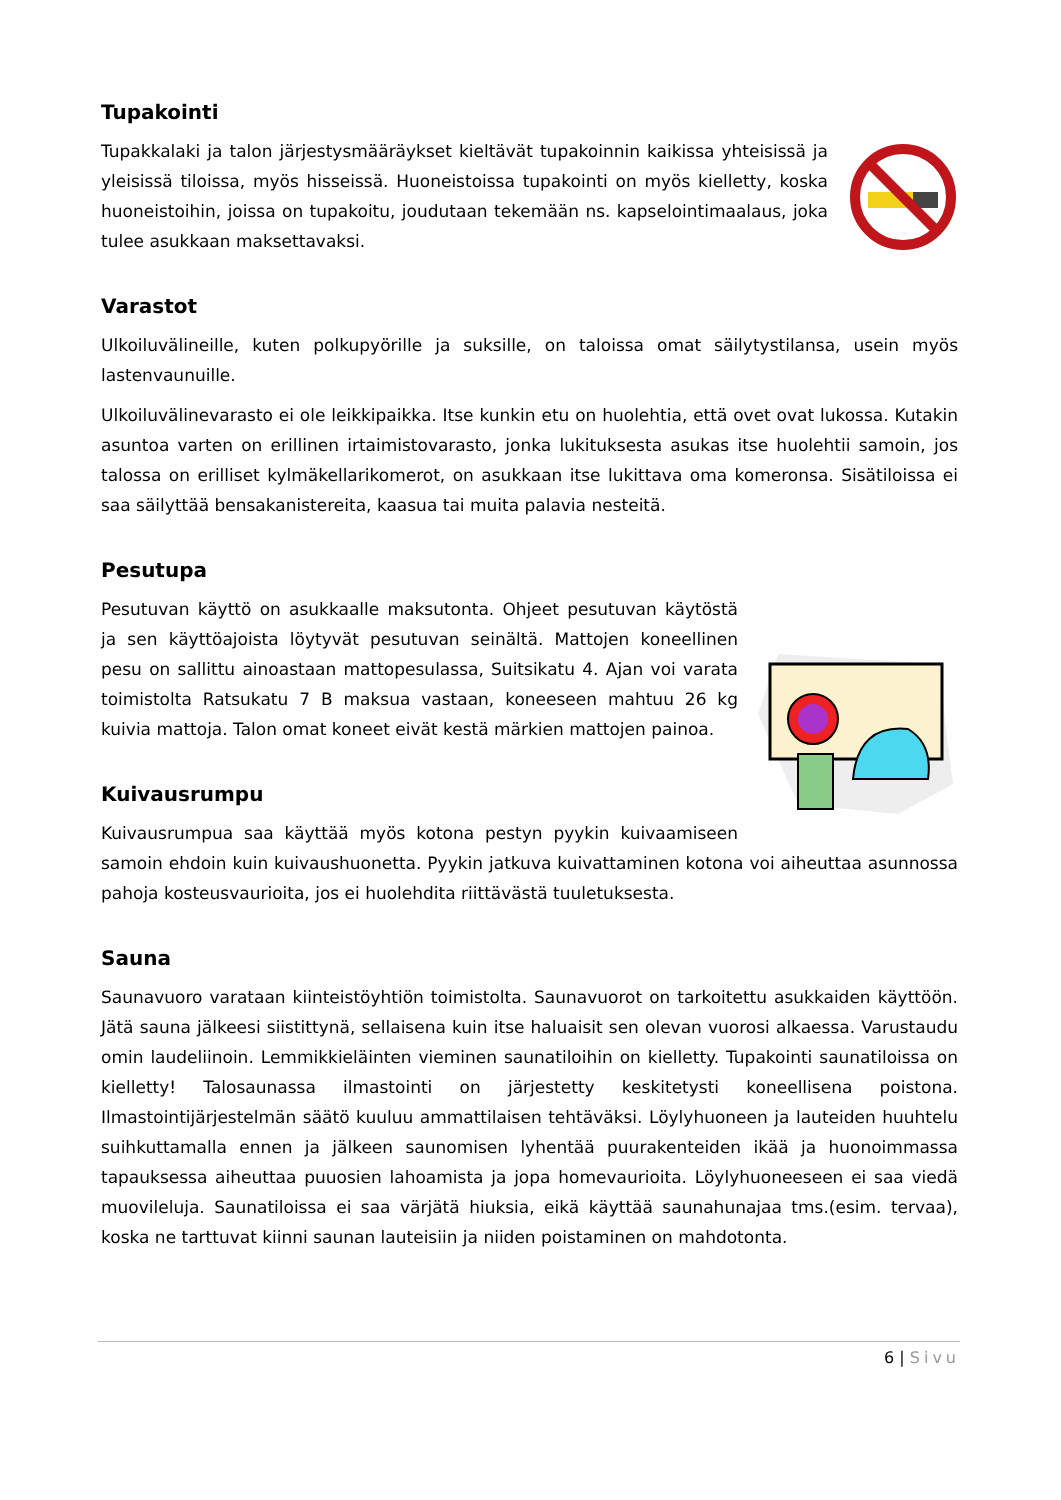Tupakointi
Tupakkalaki ja talon järjestysmääräykset kieltävät tupakoinnin kaikissa yhteisissä ja yleisissä tiloissa, myös hisseissä. Huoneistoissa tupakointi on myös kielletty, koska huoneistoihin, joissa on tupakoitu, joudutaan tekemään ns. kapselointimaalaus, joka tulee asukkaan maksettavaksi.
Varastot
Ulkoiluvälineille, kuten polkupyörille ja suksille, on taloissa omat säilytystilansa, usein myös lastenvaunuille.
Ulkoiluvälinevarasto ei ole leikkipaikka. Itse kunkin etu on huolehtia, että ovet ovat lukossa. Kutakin asuntoa varten on erillinen irtaimistovarasto, jonka lukituksesta asukas itse huolehtii samoin, jos talossa on erilliset kylmäkellarikomerot, on asukkaan itse lukittava oma komeronsa. Sisätiloissa ei saa säilyttää bensakanistereita, kaasua tai muita palavia nesteitä.
Pesutupa
Pesutuvan käyttö on asukkaalle maksutonta. Ohjeet pesutuvan käytöstä ja sen käyttöajoista löytyvät pesutuvan seinältä. Mattojen koneellinen pesu on sallittu ainoastaan mattopesulassa, Suitsikatu 4. Ajan voi varata toimistolta Ratsukatu 7 B maksua vastaan, koneeseen mahtuu 26 kg kuivia mattoja. Talon omat koneet eivät kestä märkien mattojen painoa.
Kuivausrumpu
Kuivausrumpua saa käyttää myös kotona pestyn pyykin kuivaamiseen samoin ehdoin kuin kuivaushuonetta. Pyykin jatkuva kuivattaminen kotona voi aiheuttaa asunnossa pahoja kosteusvaurioita, jos ei huolehdita riittävästä tuuletuksesta.
Sauna
Saunavuoro varataan kiinteistöyhtiön toimistolta. Saunavuorot on tarkoitettu asukkaiden käyttöön. Jätä sauna jälkeesi siistittynä, sellaisena kuin itse haluaisit sen olevan vuorosi alkaessa. Varustaudu omin laudeliinoin. Lemmikkieläinten vieminen saunatiloihin on kielletty. Tupakointi saunatiloissa on kielletty! Talosaunassa ilmastointi on järjestetty keskitetysti koneellisena poistona. Ilmastointijärjestelmän säätö kuuluu ammattilaisen tehtäväksi. Löylyhuoneen ja lauteiden huuhtelu suihkuttamalla ennen ja jälkeen saunomisen lyhentää puurakenteiden ikää ja huonoimmassa tapauksessa aiheuttaa puuosien lahoamista ja jopa homevaurioita. Löylyhuoneeseen ei saa viedä muovileluja. Saunatiloissa ei saa värjätä hiuksia, eikä käyttää saunahunajaa tms.(esim. tervaa), koska ne tarttuvat kiinni saunan lauteisiin ja niiden poistaminen on mahdotonta.
6 | Sivu